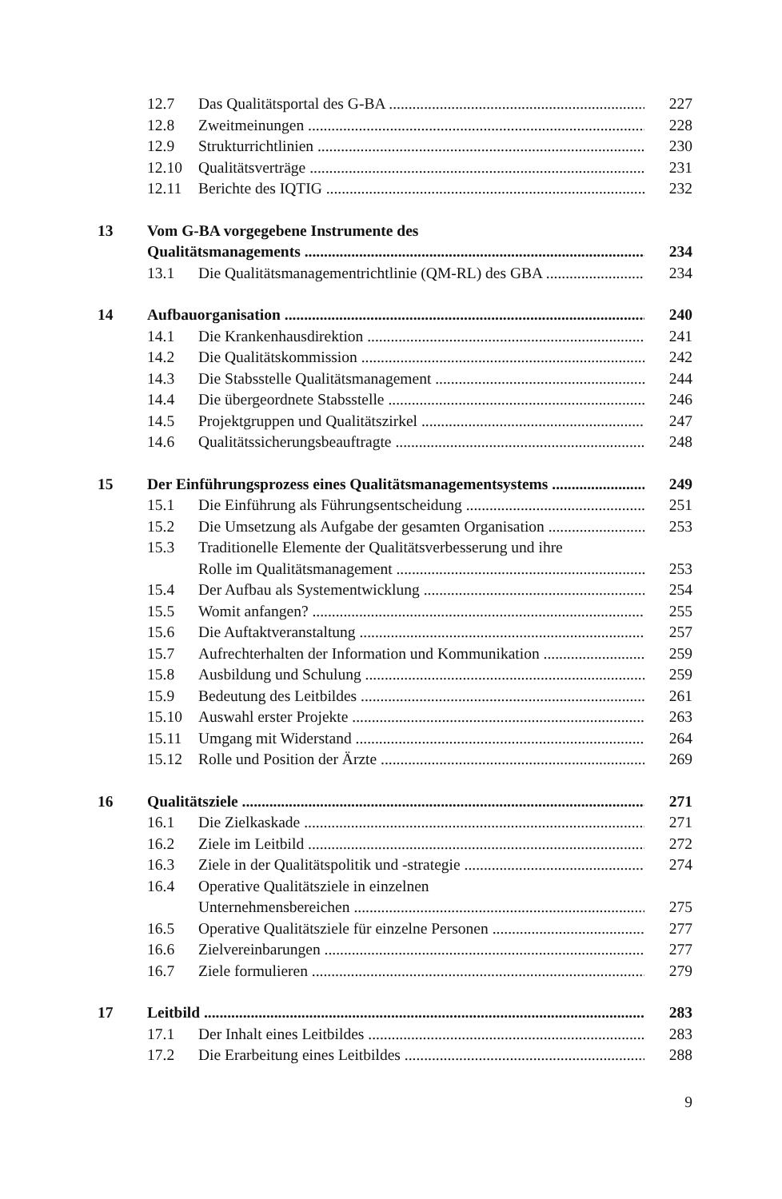12.7 Das Qualitätsportal des G-BA 227
12.8 Zweitmeinungen 228
12.9 Strukturrichtlinien 230
12.10 Qualitätsverträge 231
12.11 Berichte des IQTIG 232
13 Vom G-BA vorgegebene Instrumente des
Qualitätsmanagements 234
13.1 Die Qualitätsmanagementrichtlinie (QM-RL) des GBA 234
14 Aufbauorganisation 240
14.1 Die Krankenhausdirektion 241
14.2 Die Qualitätskommission 242
14.3 Die Stabsstelle Qualitätsmanagement 244
14.4 Die übergeordnete Stabsstelle 246
14.5 Projektgruppen und Qualitätszirkel 247
14.6 Qualitätssicherungsbeauftragte 248
15 Der Einführungsprozess eines Qualitätsmanagementsystems 249
15.1 Die Einführung als Führungsentscheidung 251
15.2 Die Umsetzung als Aufgabe der gesamten Organisation 253
15.3 Traditionelle Elemente der Qualitätsverbesserung und ihre
Rolle im Qualitätsmanagement 253
15.4 Der Aufbau als Systementwicklung 254
15.5 Womit anfangen? 255
15.6 Die Auftaktveranstaltung 257
15.7 Aufrechterhalten der Information und Kommunikation 259
15.8 Ausbildung und Schulung 259
15.9 Bedeutung des Leitbildes 261
15.10 Auswahl erster Projekte 263
15.11 Umgang mit Widerstand 264
15.12 Rolle und Position der Ärzte 269
16 Qualitätsziele 271
16.1 Die Zielkaskade 271
16.2 Ziele im Leitbild 272
16.3 Ziele in der Qualitätspolitik und -strategie 274
16.4 Operative Qualitätsziele in einzelnen
Unternehmensbereichen 275
16.5 Operative Qualitätsziele für einzelne Personen 277
16.6 Zielvereinbarungen 277
16.7 Ziele formulieren 279
17 Leitbild 283
17.1 Der Inhalt eines Leitbildes 283
17.2 Die Erarbeitung eines Leitbildes 288
9